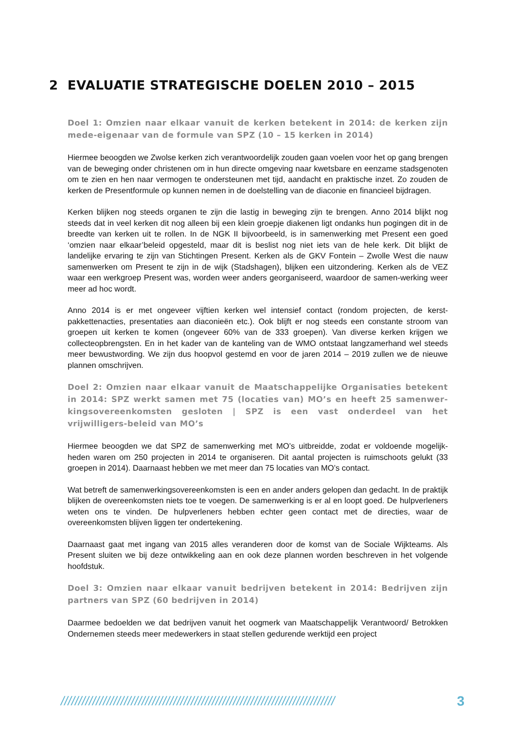2 EVALUATIE STRATEGISCHE DOELEN 2010 – 2015
Doel 1: Omzien naar elkaar vanuit de kerken betekent in 2014: de kerken zijn mede-eigenaar van de formule van SPZ (10 – 15 kerken in 2014)
Hiermee beoogden we Zwolse kerken zich verantwoordelijk zouden gaan voelen voor het op gang brengen van de beweging onder christenen om in hun directe omgeving naar kwetsbare en eenzame stadsgenoten om te zien en hen naar vermogen te ondersteunen met tijd, aandacht en praktische inzet. Zo zouden de kerken de Presentformule op kunnen nemen in de doelstelling van de diaconie en financieel bijdragen.
Kerken blijken nog steeds organen te zijn die lastig in beweging zijn te brengen. Anno 2014 blijkt nog steeds dat in veel kerken dit nog alleen bij een klein groepje diakenen ligt ondanks hun pogingen dit in de breedte van kerken uit te rollen. In de NGK II bijvoorbeeld, is in samenwerking met Present een goed ‘omzien naar elkaar’beleid opgesteld, maar dit is beslist nog niet iets van de hele kerk. Dit blijkt de landelijke ervaring te zijn van Stichtingen Present. Kerken als de GKV Fontein – Zwolle West die nauw samenwerken om Present te zijn in de wijk (Stadshagen), blijken een uitzondering. Kerken als de VEZ waar een werkgroep Present was, worden weer anders georganiseerd, waardoor de samen-werking weer meer ad hoc wordt.
Anno 2014 is er met ongeveer vijftien kerken wel intensief contact (rondom projecten, de kerst-pakkettenacties, presentaties aan diaconieën etc.). Ook blijft er nog steeds een constante stroom van groepen uit kerken te komen (ongeveer 60% van de 333 groepen). Van diverse kerken krijgen we collecteopbrengsten. En in het kader van de kanteling van de WMO ontstaat langzamerhand wel steeds meer bewustwording. We zijn dus hoopvol gestemd en voor de jaren 2014 – 2019 zullen we de nieuwe plannen omschrijven.
Doel 2: Omzien naar elkaar vanuit de Maatschappelijke Organisaties betekent in 2014: SPZ werkt samen met 75 (locaties van) MO’s en heeft 25 samenwer-kingsovereenkomsten gesloten | SPZ is een vast onderdeel van het vrijwilligers-beleid van MO’s
Hiermee beoogden we dat SPZ de samenwerking met MO’s uitbreidde, zodat er voldoende mogelijk-heden waren om 250 projecten in 2014 te organiseren. Dit aantal projecten is ruimschoots gelukt (33 groepen in 2014). Daarnaast hebben we met meer dan 75 locaties van MO’s contact.
Wat betreft de samenwerkingsovereenkomsten is een en ander anders gelopen dan gedacht. In de praktijk blijken de overeenkomsten niets toe te voegen. De samenwerking is er al en loopt goed. De hulpverleners weten ons te vinden. De hulpverleners hebben echter geen contact met de directies, waar de overeenkomsten blijven liggen ter ondertekening.
Daarnaast gaat met ingang van 2015 alles veranderen door de komst van de Sociale Wijkteams. Als Present sluiten we bij deze ontwikkeling aan en ook deze plannen worden beschreven in het volgende hoofdstuk.
Doel 3: Omzien naar elkaar vanuit bedrijven betekent in 2014: Bedrijven zijn partners van SPZ (60 bedrijven in 2014)
Daarmee bedoelden we dat bedrijven vanuit het oogmerk van Maatschappelijk Verantwoord/ Betrokken Ondernemen steeds meer medewerkers in staat stellen gedurende werktijd een project
////////////////////////////////////////////////////////////////////////////// 3